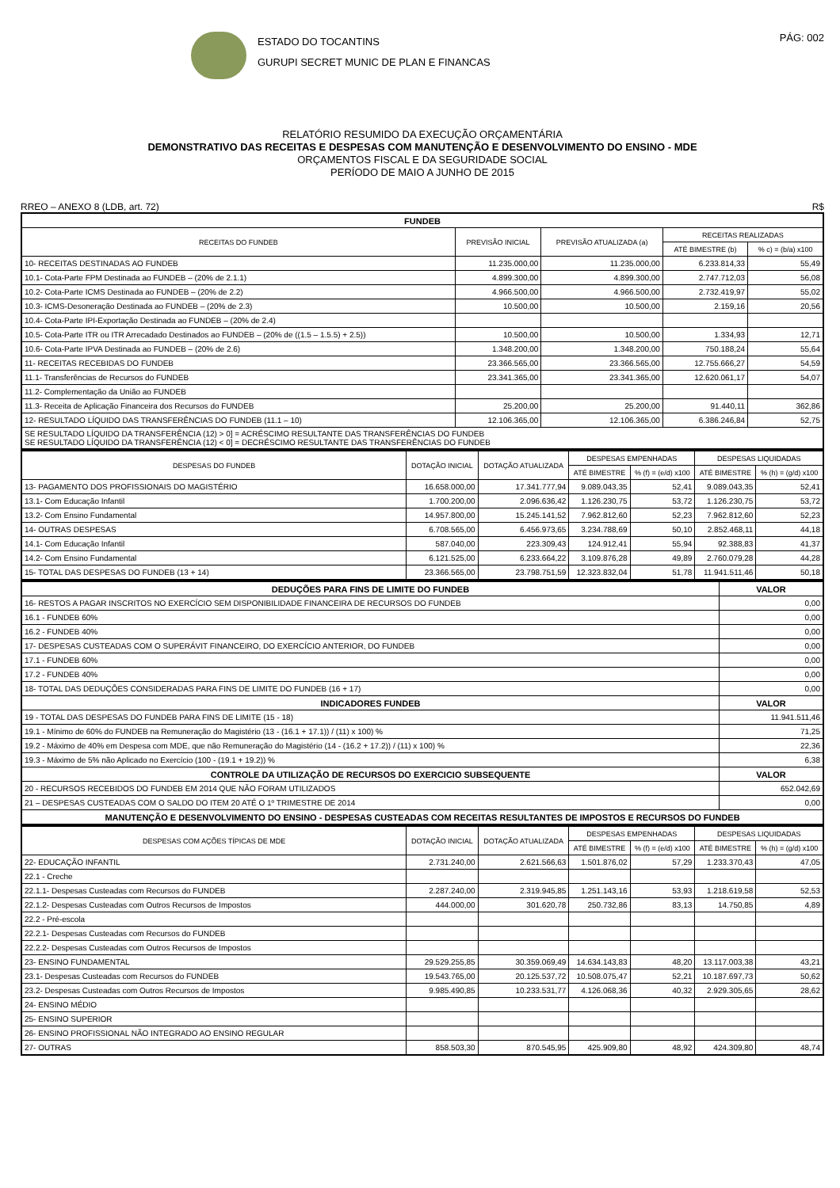ESTADO DO TOCANTINS
GURUPI SECRET MUNIC DE PLAN E FINANCAS
PÁG: 002
RELATÓRIO RESUMIDO DA EXECUÇÃO ORÇAMENTÁRIA
DEMONSTRATIVO DAS RECEITAS E DESPESAS COM MANUTENÇÃO E DESENVOLVIMENTO DO ENSINO - MDE
ORÇAMENTOS FISCAL E DA SEGURIDADE SOCIAL
PERÍODO DE MAIO A JUNHO DE 2015
RREO – ANEXO 8 (LDB, art. 72) R$
| FUNDEB | | | | |
| RECEITAS DO FUNDEB | PREVISÃO INICIAL | PREVISÃO ATUALIZADA (a) | RECEITAS REALIZADAS | |
| | | | ATÉ BIMESTRE (b) | % c) = (b/a) x100 |
| 10- RECEITAS DESTINADAS AO FUNDEB | 11.235.000,00 | 11.235.000,00 | 6.233.814,33 | 55,49 |
| 10.1- Cota-Parte FPM Destinada ao FUNDEB – (20% de 2.1.1) | 4.899.300,00 | 4.899.300,00 | 2.747.712,03 | 56,08 |
| 10.2- Cota-Parte ICMS Destinada ao FUNDEB – (20% de 2.2) | 4.966.500,00 | 4.966.500,00 | 2.732.419,97 | 55,02 |
| 10.3- ICMS-Desoneração Destinada ao FUNDEB – (20% de 2.3) | 10.500,00 | 10.500,00 | 2.159,16 | 20,56 |
| 10.4- Cota-Parte IPI-Exportação Destinada ao FUNDEB – (20% de 2.4) | | | | |
| 10.5- Cota-Parte ITR ou ITR Arrecadado Destinados ao FUNDEB – (20% de ((1.5 – 1.5.5) + 2.5)) | 10.500,00 | 10.500,00 | 1.334,93 | 12,71 |
| 10.6- Cota-Parte IPVA Destinada ao FUNDEB – (20% de 2.6) | 1.348.200,00 | 1.348.200,00 | 750.188,24 | 55,64 |
| 11- RECEITAS RECEBIDAS DO FUNDEB | 23.366.565,00 | 23.366.565,00 | 12.755.666,27 | 54,59 |
| 11.1- Transferências de Recursos do FUNDEB | 23.341.365,00 | 23.341.365,00 | 12.620.061,17 | 54,07 |
| 11.2- Complementação da União ao FUNDEB | | | | |
| 11.3- Receita de Aplicação Financeira dos Recursos do FUNDEB | 25.200,00 | 25.200,00 | 91.440,11 | 362,86 |
| 12- RESULTADO LÍQUIDO DAS TRANSFERÊNCIAS DO FUNDEB (11.1 – 10) | 12.106.365,00 | 12.106.365,00 | 6.386.246,84 | 52,75 |
| SE RESULTADO LÍQUIDO DA TRANSFERÊNCIA (12) > 0] = ACRÉSCIMO RESULTANTE DAS TRANSFERÊNCIAS DO FUNDEB SE RESULTADO LÍQUIDO DA TRANSFERÊNCIA (12) < 0] = DECRÉSCIMO RESULTANTE DAS TRANSFERÊNCIAS DO FUNDEB | | | | |
| DESPESAS DO FUNDEB | DOTAÇÃO INICIAL | DOTAÇÃO ATUALIZADA | DESPESAS EMPENHADAS | | DESPESAS LIQUIDADAS | |
| --- | --- | --- | --- | --- | --- | --- |
| | | | ATÉ BIMESTRE | % (f) = (e/d) x100 | ATÉ BIMESTRE | % (h) = (g/d) x100 |
| 13- PAGAMENTO DOS PROFISSIONAIS DO MAGISTÉRIO | 16.658.000,00 | 17.341.777,94 | 9.089.043,35 | 52,41 | 9.089.043,35 | 52,41 |
| 13.1- Com Educação Infantil | 1.700.200,00 | 2.096.636,42 | 1.126.230,75 | 53,72 | 1.126.230,75 | 53,72 |
| 13.2- Com Ensino Fundamental | 14.957.800,00 | 15.245.141,52 | 7.962.812,60 | 52,23 | 7.962.812,60 | 52,23 |
| 14- OUTRAS DESPESAS | 6.708.565,00 | 6.456.973,65 | 3.234.788,69 | 50,10 | 2.852.468,11 | 44,18 |
| 14.1- Com Educação Infantil | 587.040,00 | 223.309,43 | 124.912,41 | 55,94 | 92.388,83 | 41,37 |
| 14.2- Com Ensino Fundamental | 6.121.525,00 | 6.233.664,22 | 3.109.876,28 | 49,89 | 2.760.079,28 | 44,28 |
| 15- TOTAL DAS DESPESAS DO FUNDEB (13 + 14) | 23.366.565,00 | 23.798.751,59 | 12.323.832,04 | 51,78 | 11.941.511,46 | 50,18 |
| DEDUÇÕES PARA FINS DE LIMITE DO FUNDEB | VALOR |
| 16- RESTOS A PAGAR INSCRITOS NO EXERCÍCIO SEM DISPONIBILIDADE FINANCEIRA DE RECURSOS DO FUNDEB | 0,00 |
| 16.1 - FUNDEB 60% | 0,00 |
| 16.2 - FUNDEB 40% | 0,00 |
| 17- DESPESAS CUSTEADAS COM O SUPERÁVIT FINANCEIRO, DO EXERCÍCIO ANTERIOR, DO FUNDEB | 0,00 |
| 17.1 - FUNDEB 60% | 0,00 |
| 17.2 - FUNDEB 40% | 0,00 |
| 18- TOTAL DAS DEDUÇÕES CONSIDERADAS PARA FINS DE LIMITE DO FUNDEB (16 + 17) | 0,00 |
| INDICADORES FUNDEB | VALOR |
| 19 - TOTAL DAS DESPESAS DO FUNDEB PARA FINS DE LIMITE (15 - 18) | 11.941.511,46 |
| 19.1 - Mínimo de 60% do FUNDEB na Remuneração do Magistério (13 - (16.1 + 17.1)) / (11) x 100) % | 71,25 |
| 19.2 - Máximo de 40% em Despesa com MDE, que não Remuneração do Magistério (14 - (16.2 + 17.2)) / (11) x 100) % | 22,36 |
| 19.3 - Máximo de 5% não Aplicado no Exercício (100 - (19.1 + 19.2)) % | 6,38 |
| CONTROLE DA UTILIZAÇÃO DE RECURSOS DO EXERCICIO SUBSEQUENTE | VALOR |
| 20 - RECURSOS RECEBIDOS DO FUNDEB EM 2014 QUE NÃO FORAM UTILIZADOS | 652.042,69 |
| 21 – DESPESAS CUSTEADAS COM O SALDO DO ITEM 20 ATÉ O 1º TRIMESTRE DE 2014 | 0,00 |
| MANUTENÇÃO E DESENVOLVIMENTO DO ENSINO - DESPESAS CUSTEADAS COM RECEITAS RESULTANTES DE IMPOSTOS E RECURSOS DO FUNDEB | |
| DESPESAS COM AÇÕES TÍPICAS DE MDE | DOTAÇÃO INICIAL | DOTAÇÃO ATUALIZADA | DESPESAS EMPENHADAS | | DESPESAS LIQUIDADAS | |
| --- | --- | --- | --- | --- | --- | --- |
| | | | ATÉ BIMESTRE | % (f) = (e/d) x100 | ATÉ BIMESTRE | % (h) = (g/d) x100 |
| 22- EDUCAÇÃO INFANTIL | 2.731.240,00 | 2.621.566,63 | 1.501.876,02 | 57,29 | 1.233.370,43 | 47,05 |
| 22.1 - Creche | | | | | | |
| 22.1.1- Despesas Custeadas com Recursos do FUNDEB | 2.287.240,00 | 2.319.945,85 | 1.251.143,16 | 53,93 | 1.218.619,58 | 52,53 |
| 22.1.2- Despesas Custeadas com Outros Recursos de Impostos | 444.000,00 | 301.620,78 | 250.732,86 | 83,13 | 14.750,85 | 4,89 |
| 22.2 - Pré-escola | | | | | | |
| 22.2.1- Despesas Custeadas com Recursos do FUNDEB | | | | | | |
| 22.2.2- Despesas Custeadas com Outros Recursos de Impostos | | | | | | |
| 23- ENSINO FUNDAMENTAL | 29.529.255,85 | 30.359.069,49 | 14.634.143,83 | 48,20 | 13.117.003,38 | 43,21 |
| 23.1- Despesas Custeadas com Recursos do FUNDEB | 19.543.765,00 | 20.125.537,72 | 10.508.075,47 | 52,21 | 10.187.697,73 | 50,62 |
| 23.2- Despesas Custeadas com Outros Recursos de Impostos | 9.985.490,85 | 10.233.531,77 | 4.126.068,36 | 40,32 | 2.929.305,65 | 28,62 |
| 24- ENSINO MÉDIO | | | | | | |
| 25- ENSINO SUPERIOR | | | | | | |
| 26- ENSINO PROFISSIONAL NÃO INTEGRADO AO ENSINO REGULAR | | | | | | |
| 27- OUTRAS | 858.503,30 | 870.545,95 | 425.909,80 | 48,92 | 424.309,80 | 48,74 |